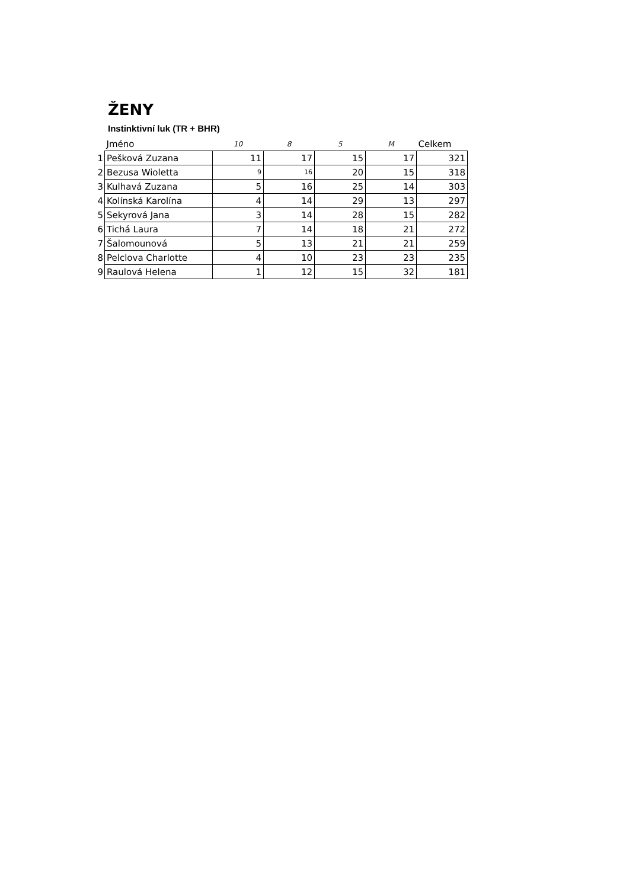ŽENY
Instinktivní luk (TR + BHR)
| | Jméno | 10 | 8 | 5 | M | Celkem |
| --- | --- | --- | --- | --- | --- | --- |
| 1 | Pešková Zuzana | 11 | 17 | 15 | 17 | 321 |
| 2 | Bezusa Wioletta | 9 | 16 | 20 | 15 | 318 |
| 3 | Kulhavá Zuzana | 5 | 16 | 25 | 14 | 303 |
| 4 | Kolínská Karolína | 4 | 14 | 29 | 13 | 297 |
| 5 | Sekyrová Jana | 3 | 14 | 28 | 15 | 282 |
| 6 | Tichá Laura | 7 | 14 | 18 | 21 | 272 |
| 7 | Šalomounová | 5 | 13 | 21 | 21 | 259 |
| 8 | Pelclova Charlotte | 4 | 10 | 23 | 23 | 235 |
| 9 | Raulová Helena | 1 | 12 | 15 | 32 | 181 |